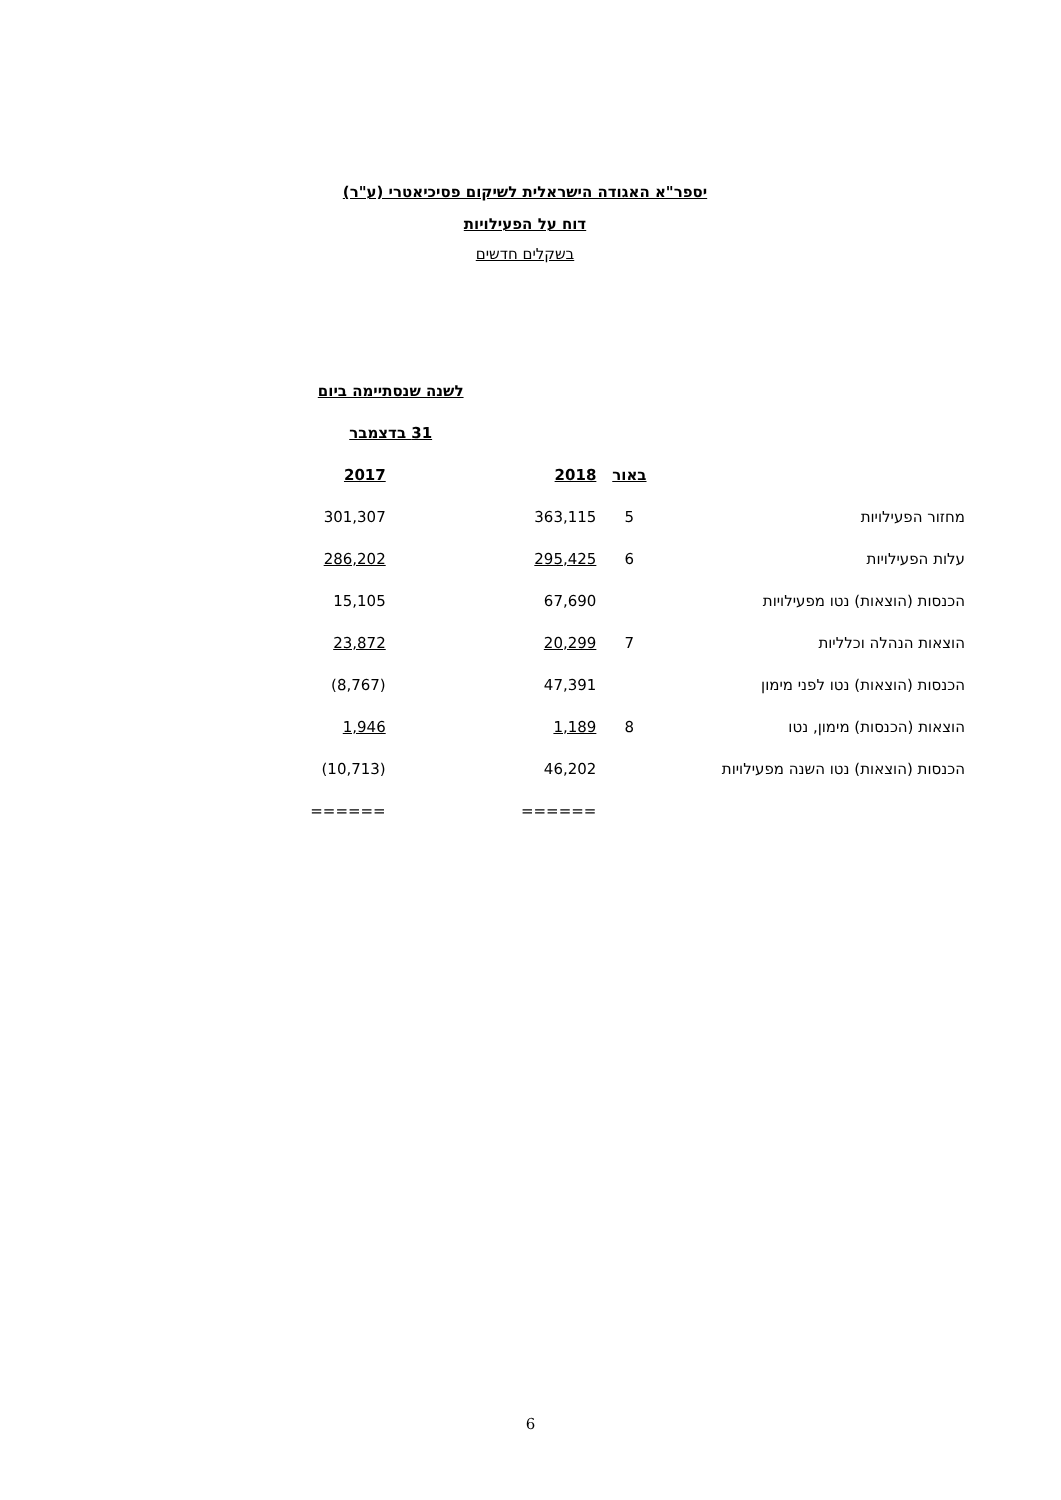יספר"א האגודה הישראלית לשיקום פסיכיאטרי (ע"ר)
דוח על הפעילויות
בשקלים חדשים
| | | לשנה שנסתיימה ביום | |
| | | 31 בדצמבר | |
| | באור | 2018 | 2017 |
| מחזור הפעילויות | 5 | 363,115 | 301,307 |
| עלות הפעילויות | 6 | 295,425 | 286,202 |
| הכנסות (הוצאות) נטו מפעילויות | | 67,690 | 15,105 |
| הוצאות הנהלה וכלליות | 7 | 20,299 | 23,872 |
| הכנסות (הוצאות) נטו לפני מימון | | 47,391 | (8,767) |
| הוצאות (הכנסות) מימון, נטו | 8 | 1,189 | 1,946 |
| הכנסות (הוצאות) נטו השנה מפעילויות | | 46,202 | (10,713) |
| | | ====== | ====== |
6